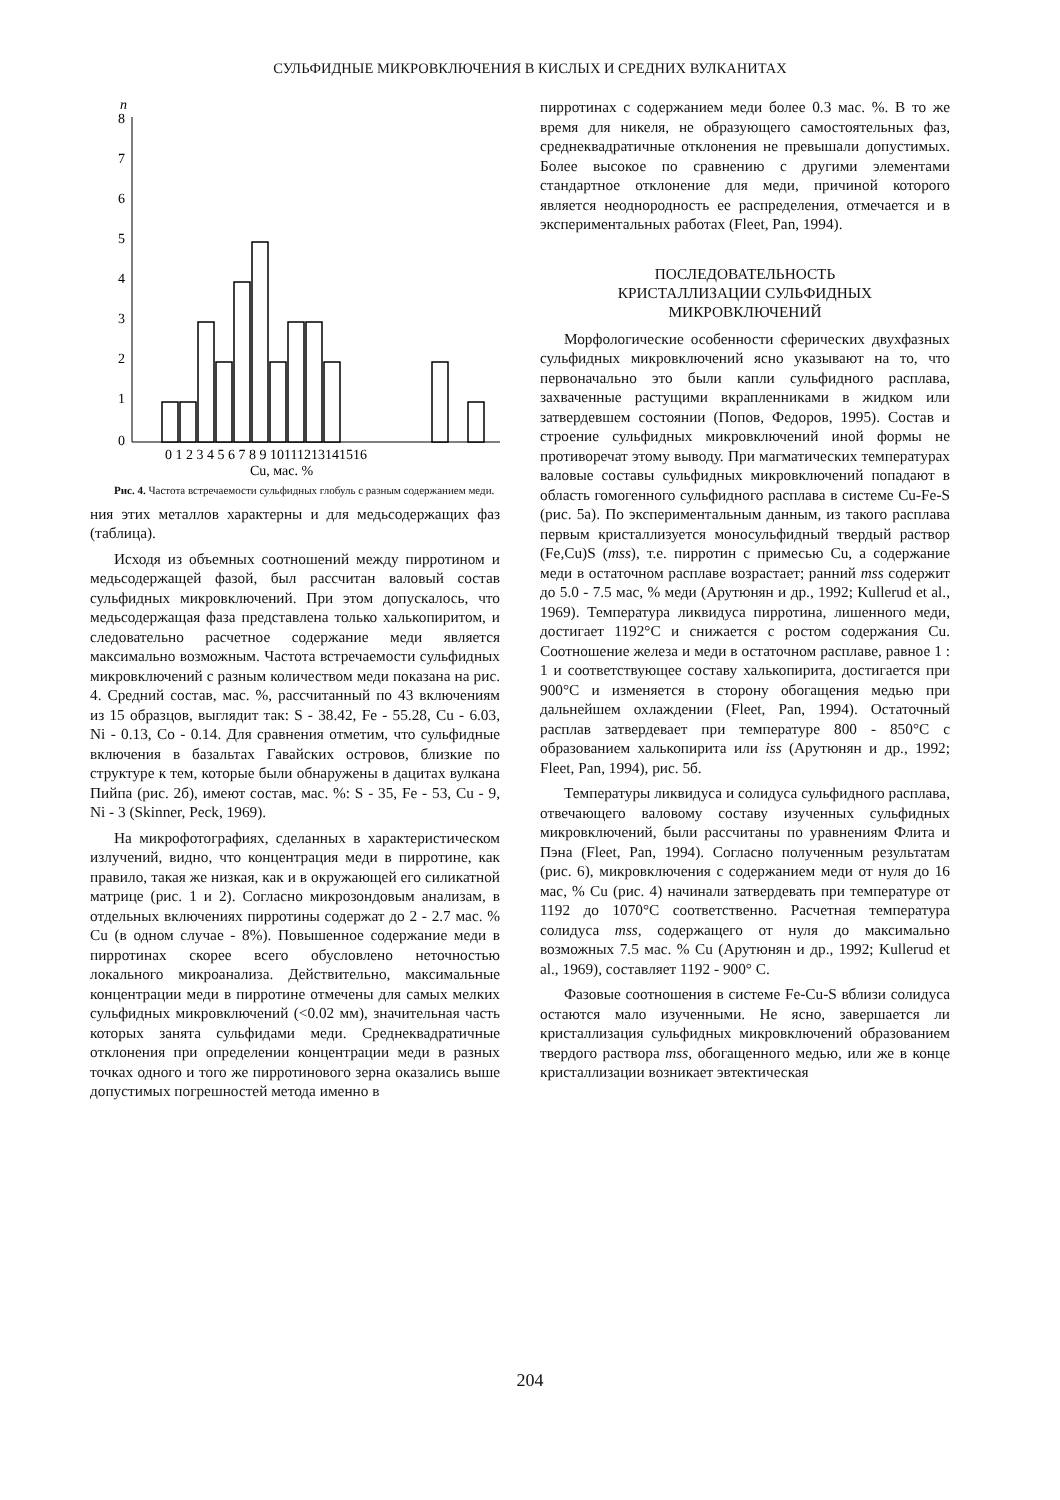СУЛЬФИДНЫЕ МИКРОВКЛЮЧЕНИЯ В КИСЛЫХ И СРЕДНИХ ВУЛКАНИТАХ
n
8
7
6
5
4
3
2
1
0
0 1 2 3 4 5 6 7 8 9 10111213141516
Cu, мас. %
Рис. 4. Частота встречаемости сульфидных глобуль с разным содержанием меди.
ния этих металлов характерны и для медьсодержащих фаз (таблица).
Исходя из объемных соотношений между пирротином и медьсодержащей фазой, был рассчитан валовый состав сульфидных микровключений. При этом допускалось, что медьсодержащая фаза представлена только халькопиритом, и следовательно расчетное содержание меди является максимально возможным. Частота встречаемости сульфидных микровключений с разным количеством меди показана на рис. 4. Средний состав, мас. %, рассчитанный по 43 включениям из 15 образцов, выглядит так: S - 38.42, Fe - 55.28, Cu - 6.03, Ni - 0.13, Co - 0.14. Для сравнения отметим, что сульфидные включения в базальтах Гавайских островов, близкие по структуре к тем, которые были обнаружены в дацитах вулкана Пийпа (рис. 2б), имеют состав, мас. %: S - 35, Fe - 53, Cu - 9, Ni - 3 (Skinner, Peck, 1969).
На микрофотографиях, сделанных в характеристическом излучений, видно, что концентрация меди в пирротине, как правило, такая же низкая, как и в окружающей его силикатной матрице (рис. 1 и 2). Согласно микрозондовым анализам, в отдельных включениях пирротины содержат до 2 - 2.7 мас. % Cu (в одном случае - 8%). Повышенное содержание меди в пирротинах скорее всего обусловлено неточностью локального микроанализа. Действительно, максимальные концентрации меди в пирротине отмечены для самых мелких сульфидных микровключений (<0.02 мм), значительная часть которых занята сульфидами меди. Среднеквадратичные отклонения при определении концентрации меди в разных точках одного и того же пирротинового зерна оказались выше допустимых погрешностей метода именно в
пирротинах с содержанием меди более 0.3 мас. %. В то же время для никеля, не образующего самостоятельных фаз, среднеквадратичные отклонения не превышали допустимых. Более высокое по сравнению с другими элементами стандартное отклонение для меди, причиной которого является неоднородность ее распределения, отмечается и в экспериментальных работах (Fleet, Pan, 1994).
ПОСЛЕДОВАТЕЛЬНОСТЬ
КРИСТАЛЛИЗАЦИИ СУЛЬФИДНЫХ
МИКРОВКЛЮЧЕНИЙ
Морфологические особенности сферических двухфазных сульфидных микровключений ясно указывают на то, что первоначально это были капли сульфидного расплава, захваченные растущими вкрапленниками в жидком или затвердевшем состоянии (Попов, Федоров, 1995). Состав и строение сульфидных микровключений иной формы не противоречат этому выводу. При магматических температурах валовые составы сульфидных микровключений попадают в область гомогенного сульфидного расплава в системе Cu-Fe-S (рис. 5а). По экспериментальным данным, из такого расплава первым кристаллизуется моносульфидный твердый раствор (Fe,Cu)S (mss), т.е. пирротин с примесью Cu, а содержание меди в остаточном расплаве возрастает; ранний mss содержит до 5.0 - 7.5 мас, % меди (Арутюнян и др., 1992; Kullerud et al., 1969). Температура ликвидуса пирротина, лишенного меди, достигает 1192°С и снижается с ростом содержания Cu. Соотношение железа и меди в остаточном расплаве, равное 1 : 1 и соответствующее составу халькопирита, достигается при 900°С и изменяется в сторону обогащения медью при дальнейшем охлаждении (Fleet, Pan, 1994). Остаточный расплав затвердевает при температуре 800 - 850°С с образованием халькопирита или iss (Арутюнян и др., 1992; Fleet, Pan, 1994), рис. 5б.
Температуры ликвидуса и солидуса сульфидного расплава, отвечающего валовому составу изученных сульфидных микровключений, были рассчитаны по уравнениям Флита и Пэна (Fleet, Pan, 1994). Согласно полученным результатам (рис. 6), микровключения с содержанием меди от нуля до 16 мас, % Cu (рис. 4) начинали затвердевать при температуре от 1192 до 1070°С соответственно. Расчетная температура солидуса mss, содержащего от нуля до максимально возможных 7.5 мас. % Cu (Арутюнян и др., 1992; Kullerud et al., 1969), составляет 1192 - 900° С.
Фазовые соотношения в системе Fe-Cu-S вблизи солидуса остаются мало изученными. Не ясно, завершается ли кристаллизация сульфидных микровключений образованием твердого раствора mss, обогащенного медью, или же в конце кристаллизации возникает эвтектическая
204